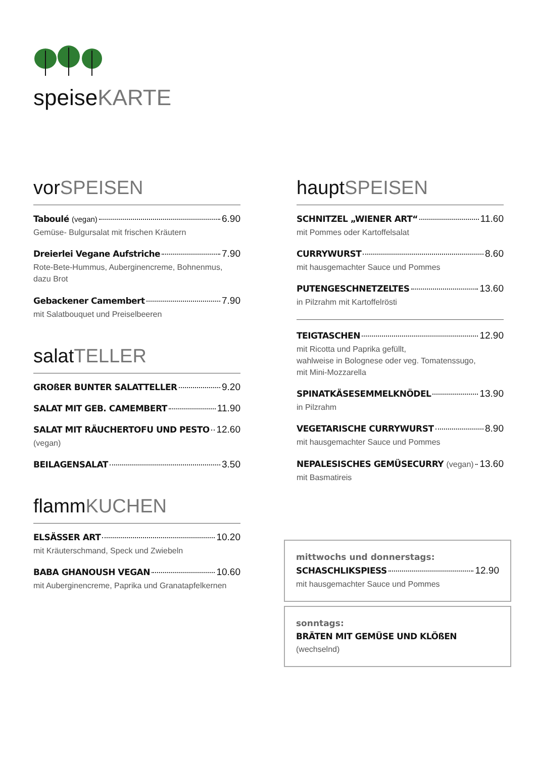speiseKARTE
vorSPEISEN
Taboulé (vegan) 6.90
Gemüse- Bulgursalat mit frischen Kräutern
Dreierlei Vegane Aufstriche 7.90
Rote-Bete-Hummus, Auberginencreme, Bohnenmus,
dazu Brot
Gebackener Camembert 7.90
mit Salatbouquet und Preiselbeeren
salatTELLER
GROßER BUNTER SALATTELLER 9.20
SALAT MIT GEB. CAMEMBERT 11.90
SALAT MIT RÄUCHERTOFU UND PESTO 12.60
(vegan)
BEILAGENSALAT 3.50
flammKUCHEN
ELSÄSSER ART 10.20
mit Kräuterschmand, Speck und Zwiebeln
BABA GHANOUSH VEGAN 10.60
mit Auberginencreme, Paprika und Granatapfelkernen
hauptSPEISEN
SCHNITZEL „WIENER ART“ 11.60
mit Pommes oder Kartoffelsalat
CURRYWURST 8.60
mit hausgemachter Sauce und Pommes
PUTENGESCHNETZELTES 13.60
in Pilzrahm mit Kartoffelrösti
TEIGTASCHEN 12.90
mit Ricotta und Paprika gefüllt,
wahlweise in Bolognese oder veg. Tomatenssugo,
mit Mini-Mozzarella
SPINATKÄSESEMMELKNÖDEL 13.90
in Pilzrahm
VEGETARISCHE CURRYWURST 8.90
mit hausgemachter Sauce und Pommes
NEPALESISCHES GEMÜSECURRY (vegan) 13.60
mit Basmatireis
mittwochs und donnerstags:
SCHASCHLIKSPIESS 12.90
mit hausgemachter Sauce und Pommes
sonntags:
BRÄTEN MIT GEMÜSE UND KLÖßEN
(wechselnd)